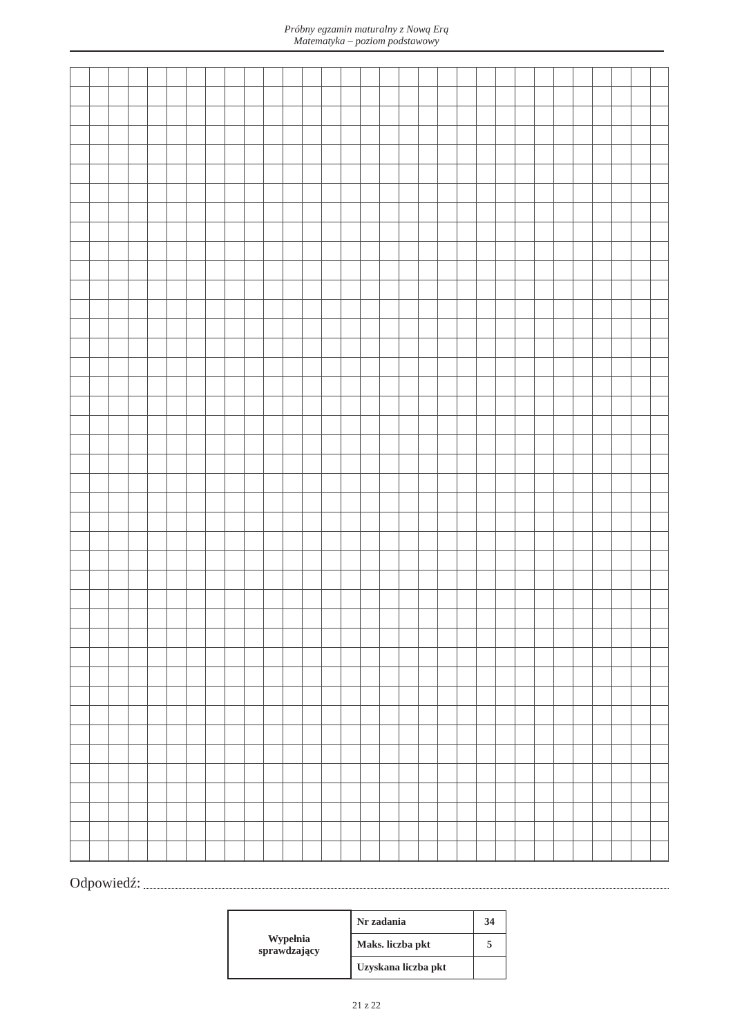Próbny egzamin maturalny z Nową Erą
Matematyka – poziom podstawowy
Odpowiedź:
| Wypełnia sprawdzający | Nr zadania | 34 |
| | Maks. liczba pkt | 5 |
| | Uzyskana liczba pkt | |
21 z 22